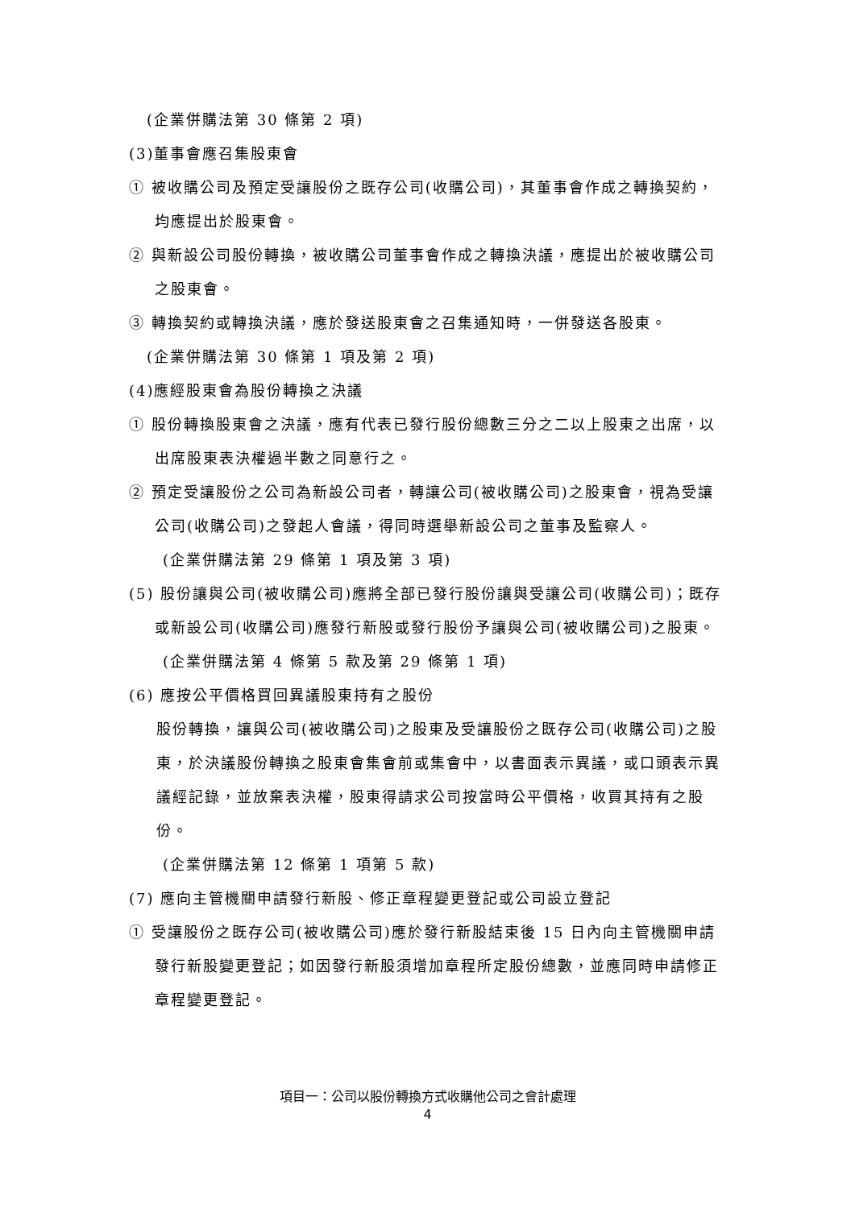(企業併購法第 30 條第 2 項)
(3)董事會應召集股東會
① 被收購公司及預定受讓股份之既存公司(收購公司)，其董事會作成之轉換契約，均應提出於股東會。
② 與新設公司股份轉換，被收購公司董事會作成之轉換決議，應提出於被收購公司之股東會。
③ 轉換契約或轉換決議，應於發送股東會之召集通知時，一併發送各股東。
(企業併購法第 30 條第 1 項及第 2 項)
(4)應經股東會為股份轉換之決議
① 股份轉換股東會之決議，應有代表已發行股份總數三分之二以上股東之出席，以出席股東表決權過半數之同意行之。
② 預定受讓股份之公司為新設公司者，轉讓公司(被收購公司)之股東會，視為受讓公司(收購公司)之發起人會議，得同時選舉新設公司之董事及監察人。
(企業併購法第 29 條第 1 項及第 3 項)
(5) 股份讓與公司(被收購公司)應將全部已發行股份讓與受讓公司(收購公司)；既存或新設公司(收購公司)應發行新股或發行股份予讓與公司(被收購公司)之股東。
(企業併購法第 4 條第 5 款及第 29 條第 1 項)
(6) 應按公平價格買回異議股東持有之股份
股份轉換，讓與公司(被收購公司)之股東及受讓股份之既存公司(收購公司)之股東，於決議股份轉換之股東會集會前或集會中，以書面表示異議，或口頭表示異議經記錄，並放棄表決權，股東得請求公司按當時公平價格，收買其持有之股份。
(企業併購法第 12 條第 1 項第 5 款)
(7) 應向主管機關申請發行新股、修正章程變更登記或公司設立登記
① 受讓股份之既存公司(被收購公司)應於發行新股結束後 15 日內向主管機關申請發行新股變更登記；如因發行新股須增加章程所定股份總數，並應同時申請修正章程變更登記。
項目一：公司以股份轉換方式收購他公司之會計處理
4